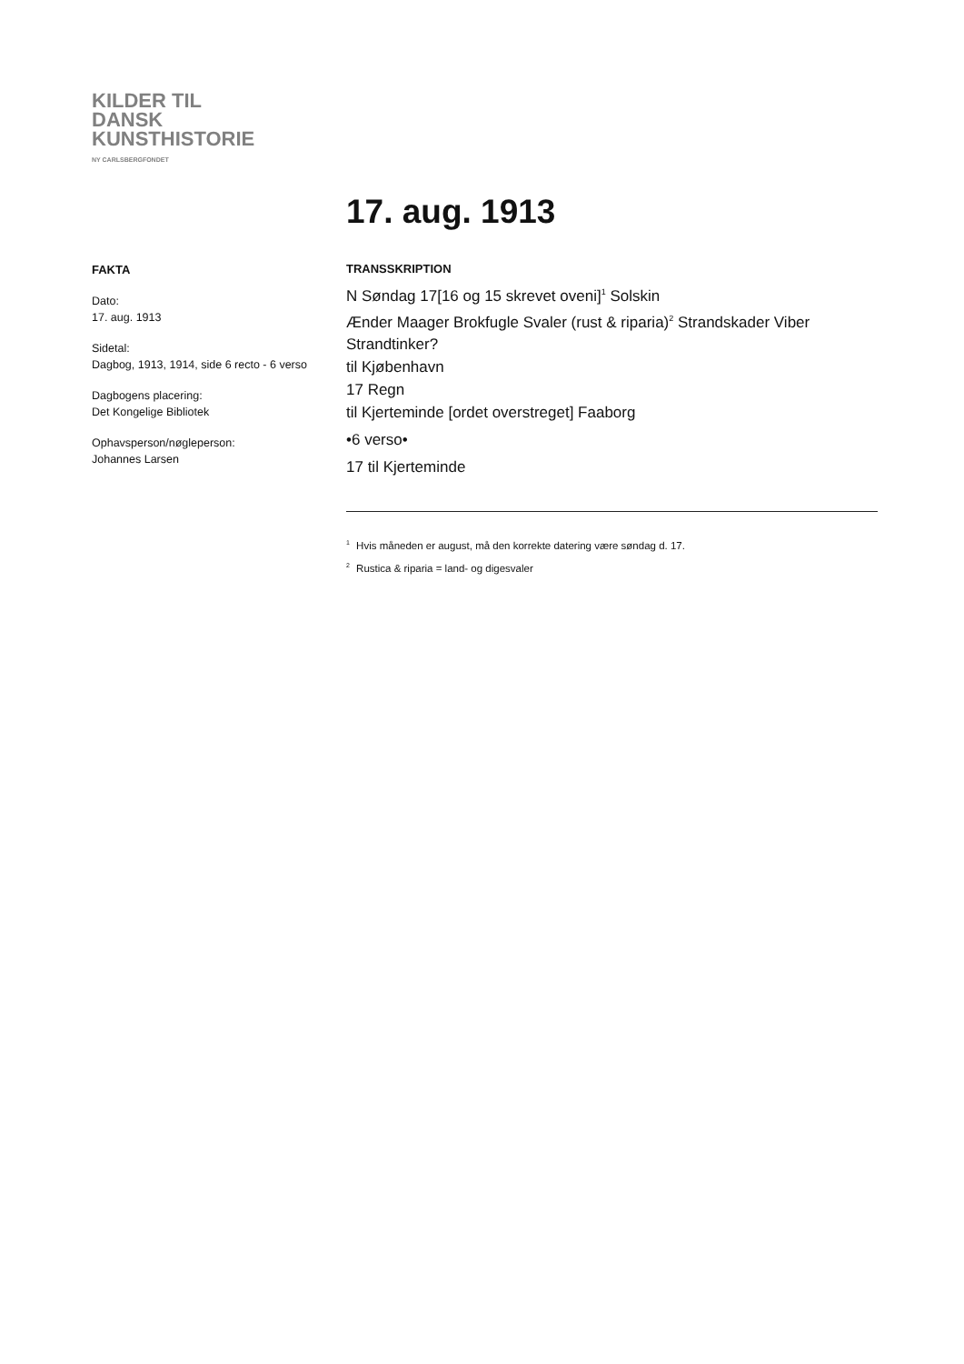KILDER TIL
DANSK
KUNSTHISTORIE
NY CARLSBERGFONDET
17. aug. 1913
FAKTA
Dato:
17. aug. 1913
Sidetal:
Dagbog, 1913, 1914, side 6 recto - 6 verso
Dagbogens placering:
Det Kongelige Bibliotek
Ophavsperson/nøgleperson:
Johannes Larsen
TRANSSKRIPTION
N Søndag 17[16 og 15 skrevet oveni]<sup>1</sup> Solskin
Ænder Maager Brokfugle Svaler (rust & riparia)<sup>2</sup> Strandskader Viber Strandtinker?
til Kjøbenhavn
17 Regn
til Kjerteminde [ordet overstreget] Faaborg
•6 verso•
17 til Kjerteminde
<sup>1</sup> Hvis måneden er august, må den korrekte datering være søndag d. 17.
<sup>2</sup> Rustica & riparia = land- og digesvaler